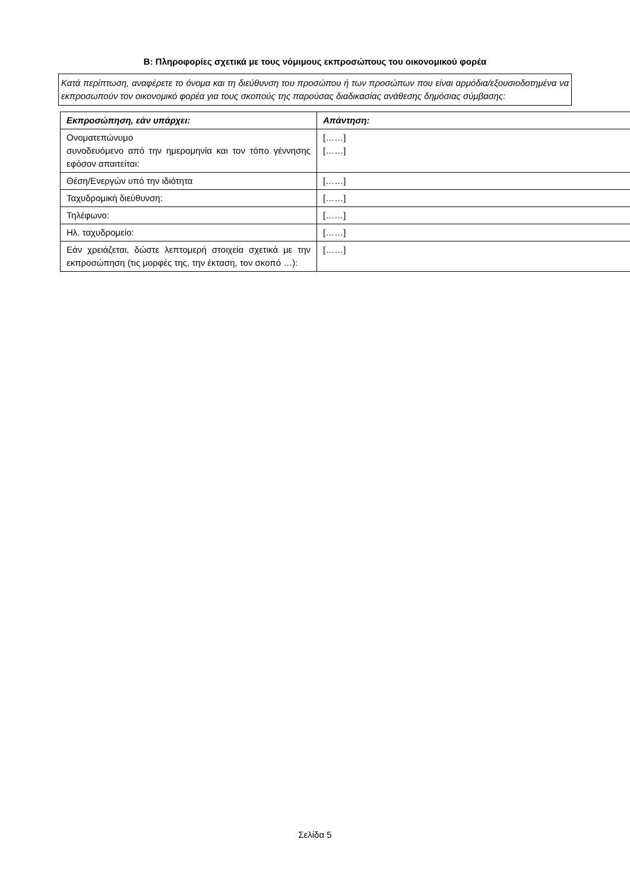Β: Πληροφορίες σχετικά με τους νόμιμους εκπροσώπους του οικονομικού φορέα
Κατά περίπτωση, αναφέρετε το όνομα και τη διεύθυνση του προσώπου ή των προσώπων που είναι αρμόδια/εξουσιοδοτημένα να εκπροσωπούν τον οικονομικό φορέα για τους σκοπούς της παρούσας διαδικασίας ανάθεσης δημόσιας σύμβασης:
| Εκπροσώπηση, εάν υπάρχει: | Απάντηση: |
| --- | --- |
| Ονοματεπώνυμο συνοδευόμενο από την ημερομηνία και τον τόπο γέννησης εφόσον απαιτείται: | [……] [……] |
| Θέση/Ενεργών υπό την ιδιότητα | [……] |
| Ταχυδρομική διεύθυνση: | [……] |
| Τηλέφωνο: | [……] |
| Ηλ. ταχυδρομείο: | [……] |
| Εάν χρειάζεται, δώστε λεπτομερή στοιχεία σχετικά με την εκπροσώπηση (τις μορφές της, την έκταση, τον σκοπό …): | [……] |
Σελίδα 5